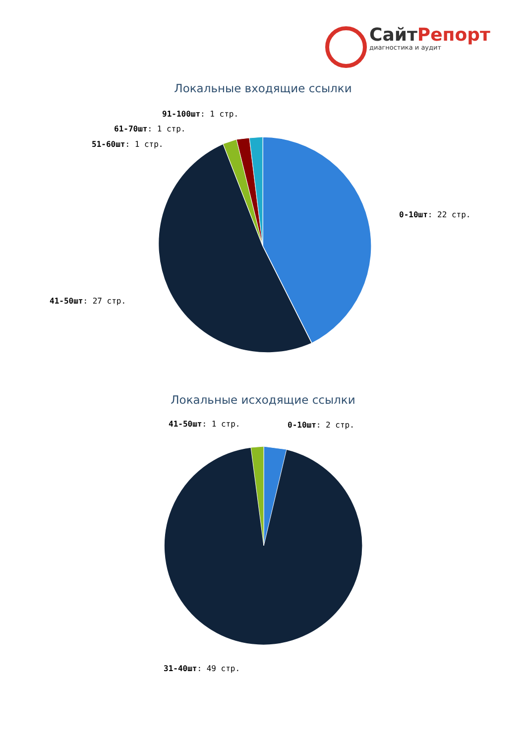СайтРепорт
диагностика и аудит
Локальные входящие ссылки
91-100шт: 1 стр.
61-70шт: 1 стр.
51-60шт: 1 стр.
0-10шт: 22 стр.
41-50шт: 27 стр.
Локальные исходящие ссылки
41-50шт: 1 стр. 0-10шт: 2 стр.
31-40шт: 49 стр.